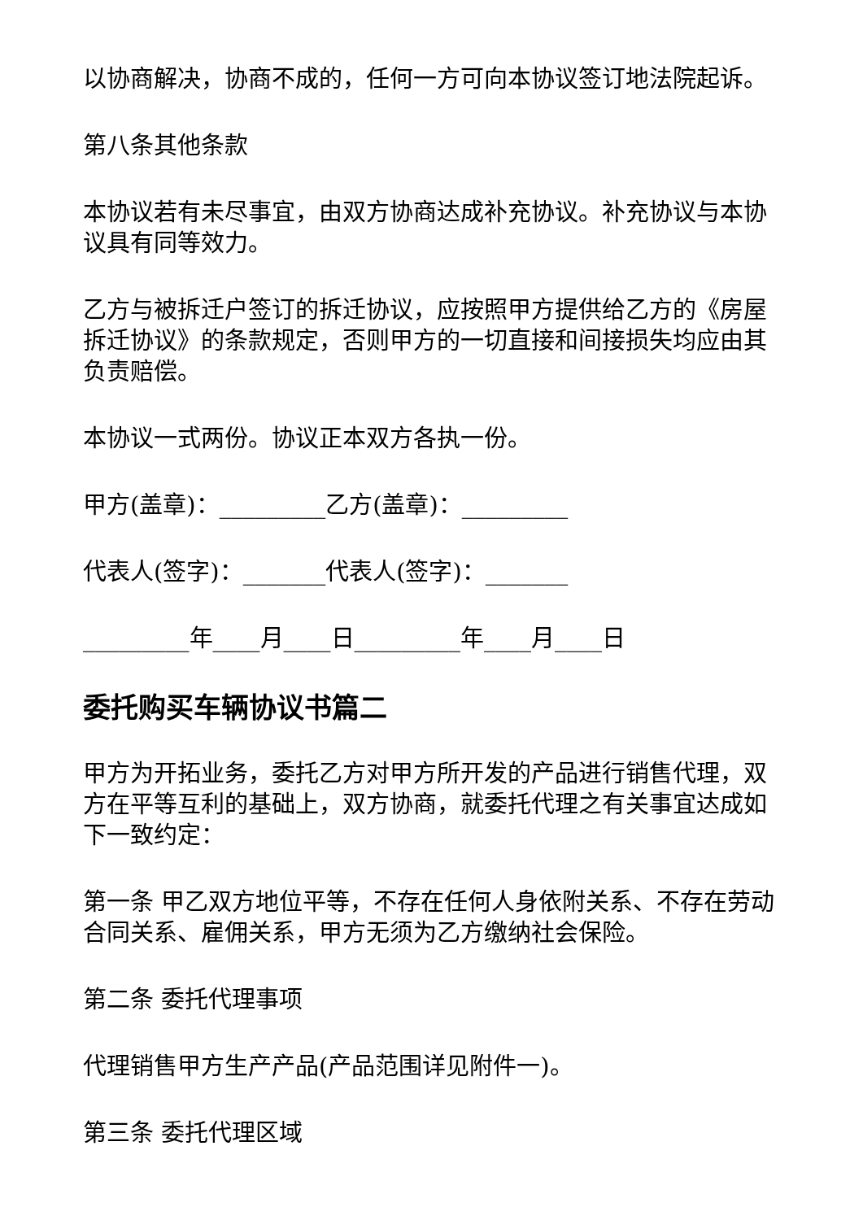以协商解决，协商不成的，任何一方可向本协议签订地法院起诉。
第八条其他条款
本协议若有未尽事宜，由双方协商达成补充协议。补充协议与本协议具有同等效力。
乙方与被拆迁户签订的拆迁协议，应按照甲方提供给乙方的《房屋拆迁协议》的条款规定，否则甲方的一切直接和间接损失均应由其负责赔偿。
本协议一式两份。协议正本双方各执一份。
甲方(盖章)：_________乙方(盖章)：_________
代表人(签字)：_______代表人(签字)：_______
_________年____月____日_________年____月____日
委托购买车辆协议书篇二
甲方为开拓业务，委托乙方对甲方所开发的产品进行销售代理，双方在平等互利的基础上，双方协商，就委托代理之有关事宜达成如下一致约定：
第一条 甲乙双方地位平等，不存在任何人身依附关系、不存在劳动合同关系、雇佣关系，甲方无须为乙方缴纳社会保险。
第二条 委托代理事项
代理销售甲方生产产品(产品范围详见附件一)。
第三条 委托代理区域